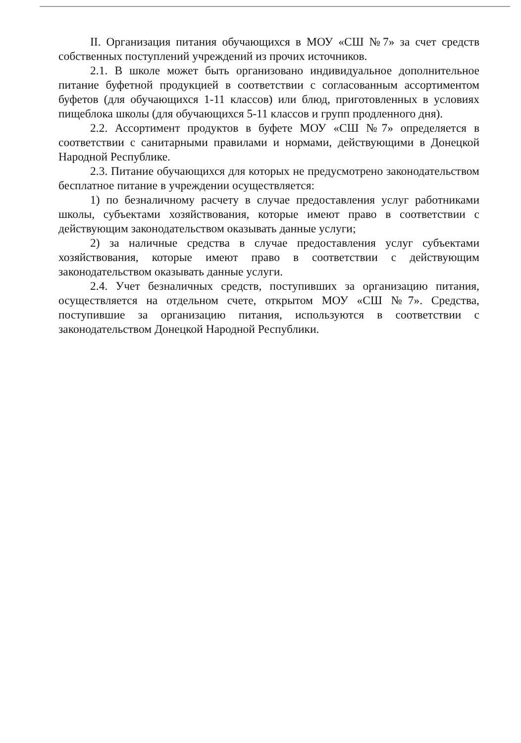II. Организация питания обучающихся в МОУ «СШ №7» за счет средств собственных поступлений учреждений из прочих источников.
2.1. В школе может быть организовано индивидуальное дополнительное питание буфетной продукцией в соответствии с согласованным ассортиментом буфетов (для обучающихся 1-11 классов) или блюд, приготовленных в условиях пищеблока школы (для обучающихся 5-11 классов и групп продленного дня).
2.2. Ассортимент продуктов в буфете МОУ «СШ №7» определяется в соответствии с санитарными правилами и нормами, действующими в Донецкой Народной Республике.
2.3. Питание обучающихся для которых не предусмотрено законодательством бесплатное питание в учреждении осуществляется:
1) по безналичному расчету в случае предоставления услуг работниками школы, субъектами хозяйствования, которые имеют право в соответствии с действующим законодательством оказывать данные услуги;
2) за наличные средства в случае предоставления услуг субъектами хозяйствования, которые имеют право в соответствии с действующим законодательством оказывать данные услуги.
2.4. Учет безналичных средств, поступивших за организацию питания, осуществляется на отдельном счете, открытом МОУ «СШ №7». Средства, поступившие за организацию питания, используются в соответствии с законодательством Донецкой Народной Республики.